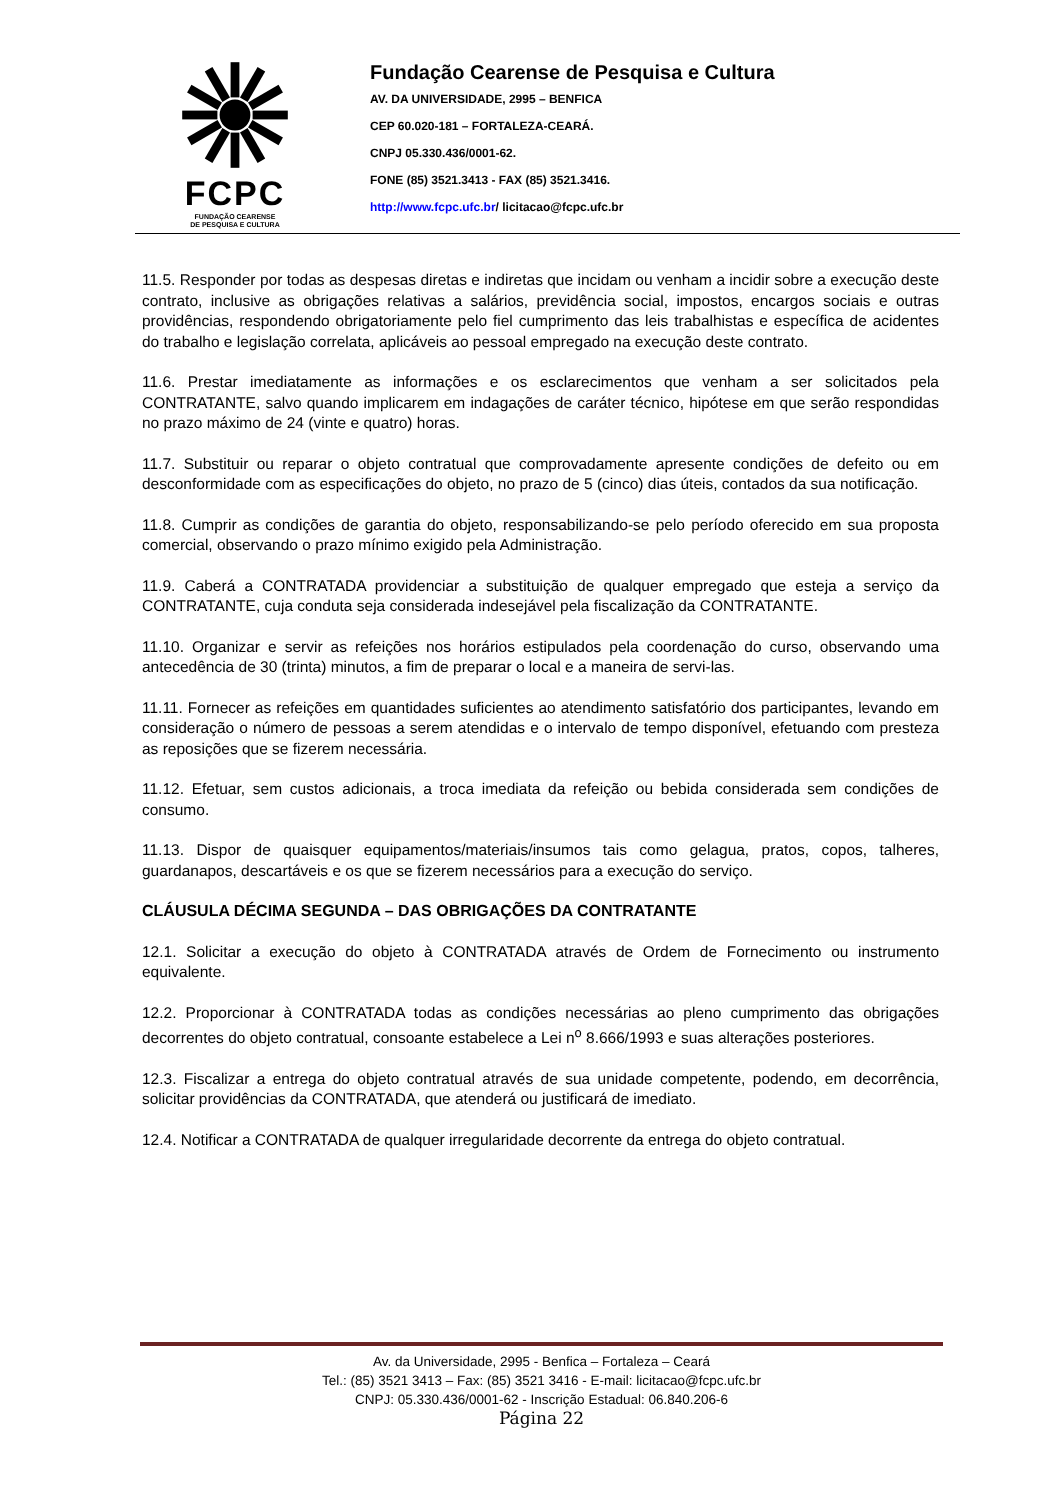FCPC
FUNDAÇÃO CEARENSE
DE PESQUISA E CULTURA
Fundação Cearense de Pesquisa e Cultura
AV. DA UNIVERSIDADE, 2995 – BENFICA
CEP 60.020-181 – FORTALEZA-CEARÁ.
CNPJ 05.330.436/0001-62.
FONE (85) 3521.3413 - FAX (85) 3521.3416.
http://www.fcpc.ufc.br/ licitacao@fcpc.ufc.br
11.5. Responder por todas as despesas diretas e indiretas que incidam ou venham a incidir sobre a execução deste contrato, inclusive as obrigações relativas a salários, previdência social, impostos, encargos sociais e outras providências, respondendo obrigatoriamente pelo fiel cumprimento das leis trabalhistas e específica de acidentes do trabalho e legislação correlata, aplicáveis ao pessoal empregado na execução deste contrato.
11.6. Prestar imediatamente as informações e os esclarecimentos que venham a ser solicitados pela CONTRATANTE, salvo quando implicarem em indagações de caráter técnico, hipótese em que serão respondidas no prazo máximo de 24 (vinte e quatro) horas.
11.7. Substituir ou reparar o objeto contratual que comprovadamente apresente condições de defeito ou em desconformidade com as especificações do objeto, no prazo de 5 (cinco) dias úteis, contados da sua notificação.
11.8. Cumprir as condições de garantia do objeto, responsabilizando-se pelo período oferecido em sua proposta comercial, observando o prazo mínimo exigido pela Administração.
11.9. Caberá a CONTRATADA providenciar a substituição de qualquer empregado que esteja a serviço da CONTRATANTE, cuja conduta seja considerada indesejável pela fiscalização da CONTRATANTE.
11.10. Organizar e servir as refeições nos horários estipulados pela coordenação do curso, observando uma antecedência de 30 (trinta) minutos, a fim de preparar o local e a maneira de servi-las.
11.11. Fornecer as refeições em quantidades suficientes ao atendimento satisfatório dos participantes, levando em consideração o número de pessoas a serem atendidas e o intervalo de tempo disponível, efetuando com presteza as reposições que se fizerem necessária.
11.12. Efetuar, sem custos adicionais, a troca imediata da refeição ou bebida considerada sem condições de consumo.
11.13. Dispor de quaisquer equipamentos/materiais/insumos tais como gelagua, pratos, copos, talheres, guardanapos, descartáveis e os que se fizerem necessários para a execução do serviço.
CLÁUSULA DÉCIMA SEGUNDA – DAS OBRIGAÇÕES DA CONTRATANTE
12.1. Solicitar a execução do objeto à CONTRATADA através de Ordem de Fornecimento ou instrumento equivalente.
12.2. Proporcionar à CONTRATADA todas as condições necessárias ao pleno cumprimento das obrigações decorrentes do objeto contratual, consoante estabelece a Lei n<sup>o</sup> 8.666/1993 e suas alterações posteriores.
12.3. Fiscalizar a entrega do objeto contratual através de sua unidade competente, podendo, em decorrência, solicitar providências da CONTRATADA, que atenderá ou justificará de imediato.
12.4. Notificar a CONTRATADA de qualquer irregularidade decorrente da entrega do objeto contratual.
Av. da Universidade, 2995 - Benfica – Fortaleza – Ceará
Tel.: (85) 3521 3413 – Fax: (85) 3521 3416 - E-mail: licitacao@fcpc.ufc.br
CNPJ: 05.330.436/0001-62 - Inscrição Estadual: 06.840.206-6
Página 22